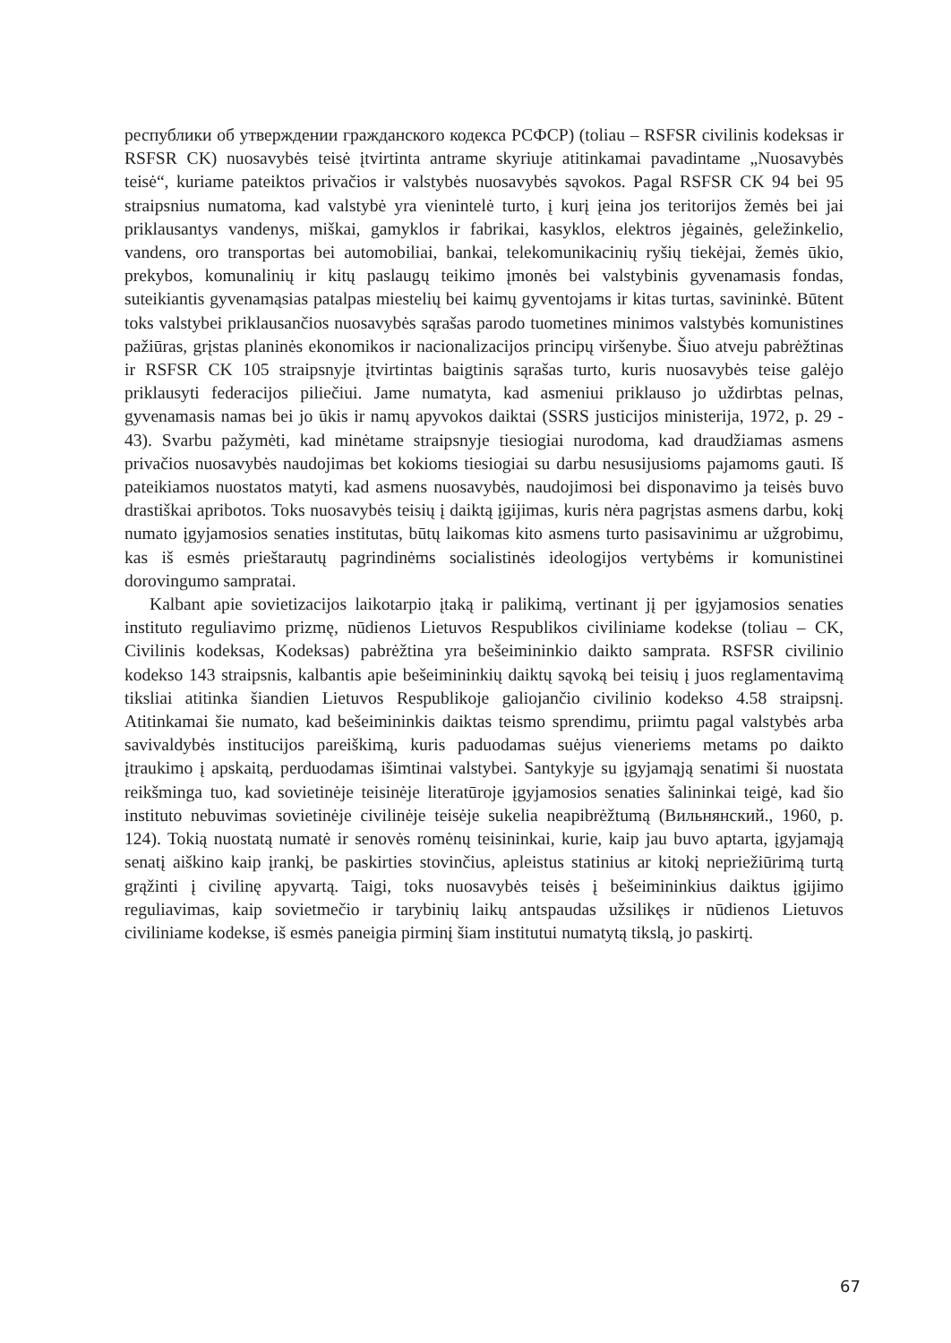республики об утверждении гражданского кодекса РСФСР) (toliau – RSFSR civilinis kodeksas ir RSFSR CK) nuosavybės teisė įtvirtinta antrame skyriuje atitinkamai pavadintame „Nuosavybės teisė“, kuriame pateiktos privačios ir valstybės nuosavybės sąvokos. Pagal RSFSR CK 94 bei 95 straipsnius numatoma, kad valstybė yra vienintelė turto, į kurį įeina jos teritorijos žemės bei jai priklausantys vandenys, miškai, gamyklos ir fabrikai, kasyklos, elektros jėgainės, geležinkelio, vandens, oro transportas bei automobiliai, bankai, telekomunikacinių ryšių tiekėjai, žemės ūkio, prekybos, komunalinių ir kitų paslaugų teikimo įmonės bei valstybinis gyvenamasis fondas, suteikiantis gyvenamąsias patalpas miestelių bei kaimų gyventojams ir kitas turtas, savininkė. Būtent toks valstybei priklausančios nuosavybės sąrašas parodo tuometines minimos valstybės komunistines pažiūras, grįstas planinės ekonomikos ir nacionalizacijos principų viršenybe. Šiuo atveju pabrėžtinas ir RSFSR CK 105 straipsnyje įtvirtintas baigtinis sąrašas turto, kuris nuosavybės teise galėjo priklausyti federacijos piliečiui. Jame numatyta, kad asmeniui priklauso jo uždirbtas pelnas, gyvenamasis namas bei jo ūkis ir namų apyvokos daiktai (SSRS justicijos ministerija, 1972, p. 29 - 43). Svarbu pažymėti, kad minėtame straipsnyje tiesiogiai nurodoma, kad draudžiamas asmens privačios nuosavybės naudojimas bet kokioms tiesiogiai su darbu nesusijusioms pajamoms gauti. Iš pateikiamos nuostatos matyti, kad asmens nuosavybės, naudojimosi bei disponavimo ja teisės buvo drastiškai apribotos. Toks nuosavybės teisių į daiktą įgijimas, kuris nėra pagrįstas asmens darbu, kokį numato įgyjamosios senaties institutas, būtų laikomas kito asmens turto pasisavinimu ar užgrobimu, kas iš esmės prieštarautų pagrindinėms socialistinės ideologijos vertybėms ir komunistinei dorovingumo sampratai.
Kalbant apie sovietizacijos laikotarpio įtaką ir palikimą, vertinant jį per įgyjamosios senaties instituto reguliavimo prizmę, nūdienos Lietuvos Respublikos civiliniame kodekse (toliau – CK, Civilinis kodeksas, Kodeksas) pabrėžtina yra bešeimininkio daikto samprata. RSFSR civilinio kodekso 143 straipsnis, kalbantis apie bešeimininkių daiktų sąvoką bei teisių į juos reglamentavimą tiksliai atitinka šiandien Lietuvos Respublikoje galiojančio civilinio kodekso 4.58 straipsnį. Atitinkamai šie numato, kad bešeimininkis daiktas teismo sprendimu, priimtu pagal valstybės arba savivaldybės institucijos pareiškimą, kuris paduodamas suėjus vieneriems metams po daikto įtraukimo į apskaitą, perduodamas išimtinai valstybei. Santykyje su įgyjamąją senatimi ši nuostata reikšminga tuo, kad sovietinėje teisinėje literatūroje įgyjamosios senaties šalininkai teigė, kad šio instituto nebuvimas sovietinėje civilinėje teisėje sukelia neapibrėžtumą (Вильнянский., 1960, p. 124). Tokią nuostatą numatė ir senovės romėnų teisininkai, kurie, kaip jau buvo aptarta, įgyjamąją senatį aiškino kaip įrankį, be paskirties stovinčius, apleistus statinius ar kitokį nepriežiūrimą turtą grąžinti į civilinę apyvartą. Taigi, toks nuosavybės teisės į bešeimininkius daiktus įgijimo reguliavimas, kaip sovietmečio ir tarybinių laikų antspaudas užsilikęs ir nūdienos Lietuvos civiliniame kodekse, iš esmės paneigia pirminį šiam institutui numatytą tikslą, jo paskirtį.
67